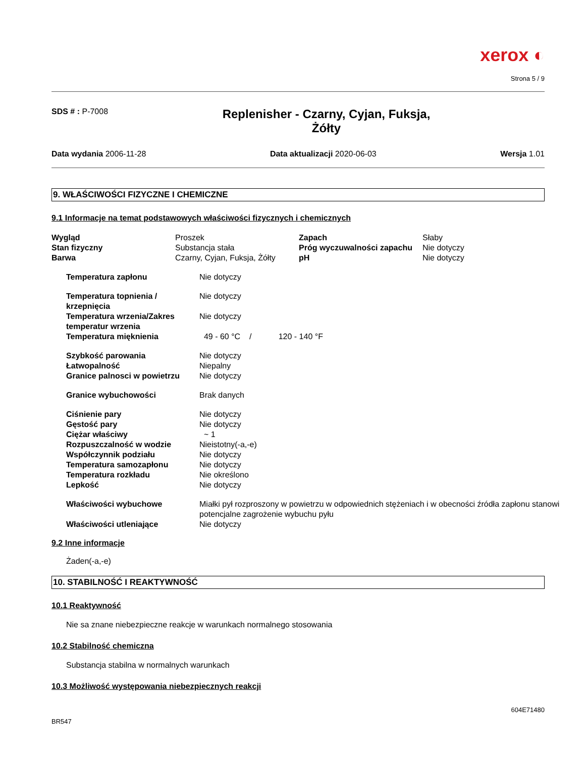xerox ◐
Strona 5 / 9
SDS # : P-7008
Replenisher - Czarny, Cyjan, Fuksja,
Żółty
Data wydania 2006-11-28 Data aktualizacji 2020-06-03 Wersja 1.01
9. WŁAŚCIWOŚCI FIZYCZNE I CHEMICZNE
9.1 Informacje na temat podstawowych właściwości fizycznych i chemicznych
| Wygląd | Proszek | Zapach | Słaby |
| Stan fizyczny | Substancja stała | Próg wyczuwalności zapachu | Nie dotyczy |
| Barwa | Czarny, Cyjan, Fuksja, Żółty | pH | Nie dotyczy |
| Temperatura zapłonu | Nie dotyczy |
| Temperatura topnienia / krzepnięcia | Nie dotyczy |
| Temperatura wrzenia/Zakres temperatur wrzenia | Nie dotyczy |
| Temperatura mięknienia | 49 - 60 °C / 120 - 140 °F |
| Szybkość parowania | Nie dotyczy |
| Łatwopalność | Niepalny |
| Granice palnosci w powietrzu | Nie dotyczy |
| Granice wybuchowości | Brak danych |
| Ciśnienie pary | Nie dotyczy |
| Gęstość pary | Nie dotyczy |
| Ciężar właściwy | ~ 1 |
| Rozpuszczalność w wodzie | Nieistotny(-a,-e) |
| Współczynnik podziału | Nie dotyczy |
| Temperatura samozapłonu | Nie dotyczy |
| Temperatura rozkładu | Nie określono |
| Lepkość | Nie dotyczy |
| Właściwości wybuchowe | Miałki pył rozproszony w powietrzu w odpowiednich stężeniach i w obecności źródła zapłonu stanowi potencjalne zagrożenie wybuchu pyłu |
| Właściwości utleniające | Nie dotyczy |
9.2 Inne informacje
Żaden(-a,-e)
10. STABILNOŚĆ I REAKTYWNOŚĆ
10.1 Reaktywność
Nie sa znane niebezpieczne reakcje w warunkach normalnego stosowania
10.2 Stabilność chemiczna
Substancja stabilna w normalnych warunkach
10.3 Możliwość występowania niebezpiecznych reakcji
604E71480
BR547